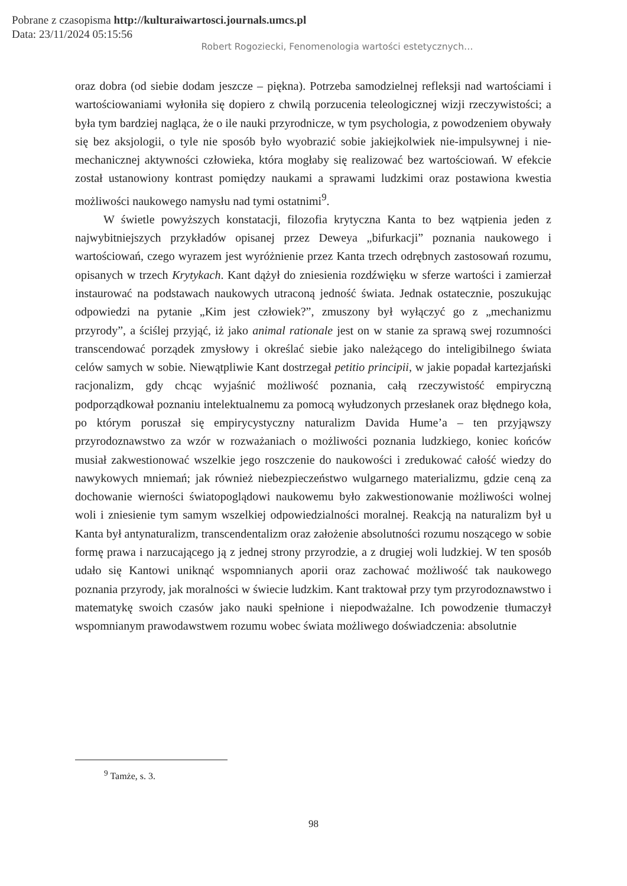Pobrane z czasopisma http://kulturaiwartosci.journals.umcs.pl
Data: 23/11/2024 05:15:56
Robert Rogoziecki, Fenomenologia wartości estetycznych…
oraz dobra (od siebie dodam jeszcze – piękna). Potrzeba samodzielnej refleksji nad wartościami i wartościowaniami wyłoniła się dopiero z chwilą porzucenia teleologicznej wizji rzeczywistości; a była tym bardziej nagląca, że o ile nauki przyrodnicze, w tym psychologia, z powodzeniem obywały się bez aksjologii, o tyle nie sposób było wyobrazić sobie jakiejkolwiek nie-impulsywnej i nie-mechanicznej aktywności człowieka, która mogłaby się realizować bez wartościowań. W efekcie został ustanowiony kontrast pomiędzy naukami a sprawami ludzkimi oraz postawiona kwestia możliwości naukowego namysłu nad tymi ostatnimi<sup>9</sup>.
W świetle powyższych konstatacji, filozofia krytyczna Kanta to bez wątpienia jeden z najwybitniejszych przykładów opisanej przez Deweya „bifurkacji” poznania naukowego i wartościowań, czego wyrazem jest wyróżnienie przez Kanta trzech odrębnych zastosowań rozumu, opisanych w trzech Krytykach. Kant dążył do zniesienia rozdźwięku w sferze wartości i zamierzał instaurować na podstawach naukowych utraconą jedność świata. Jednak ostatecznie, poszukując odpowiedzi na pytanie „Kim jest człowiek?”, zmuszony był wyłączyć go z „mechanizmu przyrody”, a ściślej przyjąć, iż jako animal rationale jest on w stanie za sprawą swej rozumności transcendować porządek zmysłowy i określać siebie jako należącego do inteligibilnego świata celów samych w sobie. Niewątpliwie Kant dostrzegał petitio principii, w jakie popadał kartezjański racjonalizm, gdy chcąc wyjaśnić możliwość poznania, całą rzeczywistość empiryczną podporządkował poznaniu intelektualnemu za pomocą wyłudzonych przesłanek oraz błędnego koła, po którym poruszał się empirycystyczny naturalizm Davida Hume’a – ten przyjąwszy przyrodoznawstwo za wzór w rozważaniach o możliwości poznania ludzkiego, koniec końców musiał zakwestionować wszelkie jego roszczenie do naukowości i zredukować całość wiedzy do nawykowych mniemań; jak również niebezpieczeństwo wulgarnego materializmu, gdzie ceną za dochowanie wierności światopoglądowi naukowemu było zakwestionowanie możliwości wolnej woli i zniesienie tym samym wszelkiej odpowiedzialności moralnej. Reakcją na naturalizm był u Kanta był antynaturalizm, transcendentalizm oraz założenie absolutności rozumu noszącego w sobie formę prawa i narzucającego ją z jednej strony przyrodzie, a z drugiej woli ludzkiej. W ten sposób udało się Kantowi uniknąć wspomnianych aporii oraz zachować możliwość tak naukowego poznania przyrody, jak moralności w świecie ludzkim. Kant traktował przy tym przyrodoznawstwo i matematykę swoich czasów jako nauki spełnione i niepodważalne. Ich powodzenie tłumaczył wspomnianym prawodawstwem rozumu wobec świata możliwego doświadczenia: absolutnie
<sup>9</sup> Tamże, s. 3.
98